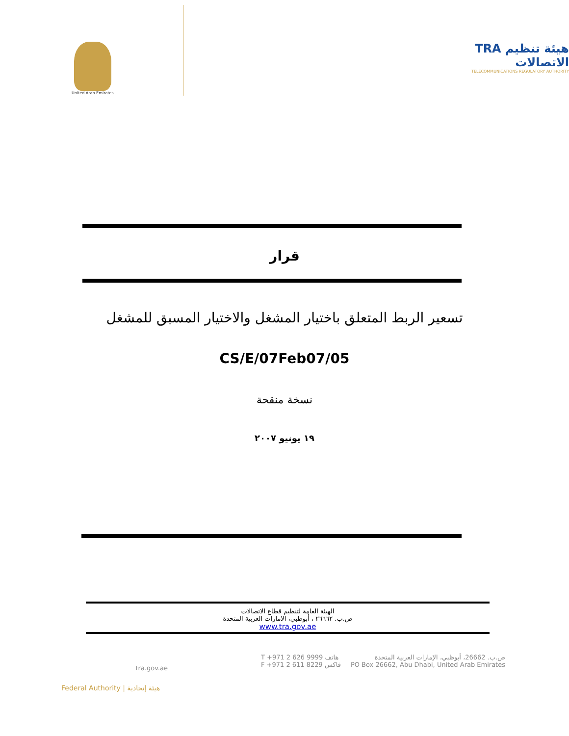United Arab Emirates
TRA هيئة تنظيم الاتصالات
TELECOMMUNICATIONS REGULATORY AUTHORITY
قرار
تسعير الربط المتعلق باختيار المشغل والاختيار المسبق للمشغل
CS/E/07Feb07/05
نسخة منقحة
١٩ يونيو ٢٠٠٧
الهيئة العامة لتنظيم قطاع الاتصالات
ص.ب. ٢٦٦٦٢ ، أبوظبي، الامارات العربية المتحدة
www.tra.gov.ae
tra.gov.ae
T +971 2 626 9999 هاتف
F +971 2 611 8229 فاكس
ص.ب. 26662، أبوظبي، الإمارات العربية المتحدة
PO Box 26662, Abu Dhabi, United Arab Emirates
Federal Authority | هيئة إتحادية